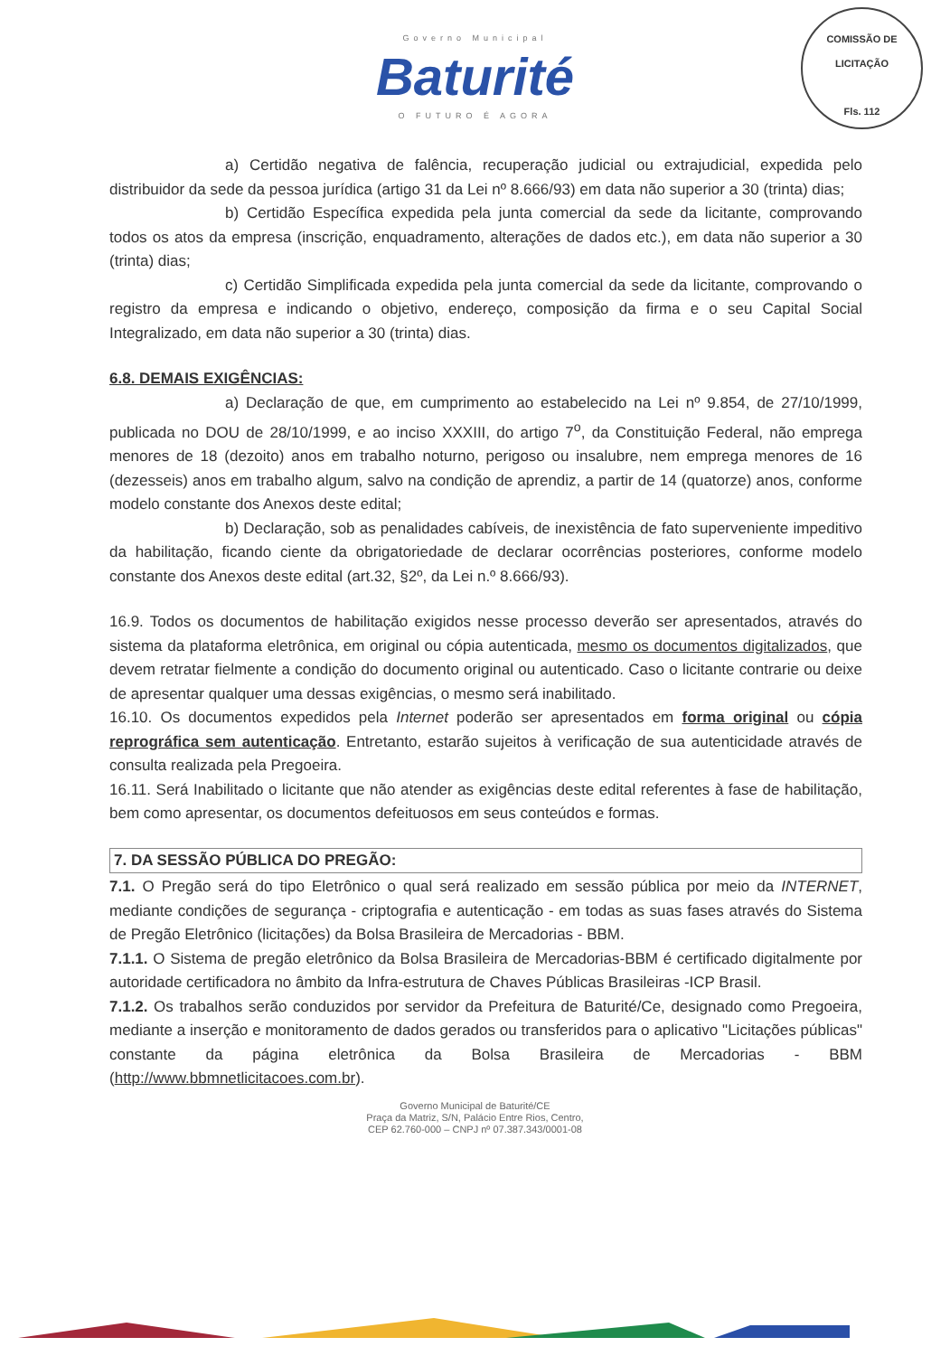Governo Municipal
Baturité
O FUTURO É AGORA
COMISSÃO DE LICITAÇÃO
Fls. 112
a) Certidão negativa de falência, recuperação judicial ou extrajudicial, expedida pelo distribuidor da sede da pessoa jurídica (artigo 31 da Lei nº 8.666/93) em data não superior a 30 (trinta) dias;
b) Certidão Específica expedida pela junta comercial da sede da licitante, comprovando todos os atos da empresa (inscrição, enquadramento, alterações de dados etc.), em data não superior a 30 (trinta) dias;
c) Certidão Simplificada expedida pela junta comercial da sede da licitante, comprovando o registro da empresa e indicando o objetivo, endereço, composição da firma e o seu Capital Social Integralizado, em data não superior a 30 (trinta) dias.
6.8. DEMAIS EXIGÊNCIAS:
a) Declaração de que, em cumprimento ao estabelecido na Lei nº 9.854, de 27/10/1999, publicada no DOU de 28/10/1999, e ao inciso XXXIII, do artigo 7<sup>o</sup>, da Constituição Federal, não emprega menores de 18 (dezoito) anos em trabalho noturno, perigoso ou insalubre, nem emprega menores de 16 (dezesseis) anos em trabalho algum, salvo na condição de aprendiz, a partir de 14 (quatorze) anos, conforme modelo constante dos Anexos deste edital;
b) Declaração, sob as penalidades cabíveis, de inexistência de fato superveniente impeditivo da habilitação, ficando ciente da obrigatoriedade de declarar ocorrências posteriores, conforme modelo constante dos Anexos deste edital (art.32, §2º, da Lei n.º 8.666/93).
16.9. Todos os documentos de habilitação exigidos nesse processo deverão ser apresentados, através do sistema da plataforma eletrônica, em original ou cópia autenticada, mesmo os documentos digitalizados, que devem retratar fielmente a condição do documento original ou autenticado. Caso o licitante contrarie ou deixe de apresentar qualquer uma dessas exigências, o mesmo será inabilitado.
16.10. Os documentos expedidos pela Internet poderão ser apresentados em forma original ou cópia reprográfica sem autenticação. Entretanto, estarão sujeitos à verificação de sua autenticidade através de consulta realizada pela Pregoeira.
16.11. Será Inabilitado o licitante que não atender as exigências deste edital referentes à fase de habilitação, bem como apresentar, os documentos defeituosos em seus conteúdos e formas.
7. DA SESSÃO PÚBLICA DO PREGÃO:
7.1. O Pregão será do tipo Eletrônico o qual será realizado em sessão pública por meio da INTERNET, mediante condições de segurança - criptografia e autenticação - em todas as suas fases através do Sistema de Pregão Eletrônico (licitações) da Bolsa Brasileira de Mercadorias - BBM.
7.1.1. O Sistema de pregão eletrônico da Bolsa Brasileira de Mercadorias-BBM é certificado digitalmente por autoridade certificadora no âmbito da Infra-estrutura de Chaves Públicas Brasileiras -ICP Brasil.
7.1.2. Os trabalhos serão conduzidos por servidor da Prefeitura de Baturité/Ce, designado como Pregoeira, mediante a inserção e monitoramento de dados gerados ou transferidos para o aplicativo "Licitações públicas" constante da página eletrônica da Bolsa Brasileira de Mercadorias - BBM (http://www.bbmnetlicitacoes.com.br).
Governo Municipal de Baturité/CE
Praça da Matriz, S/N, Palácio Entre Rios, Centro,
CEP 62.760-000 – CNPJ nº 07.387.343/0001-08